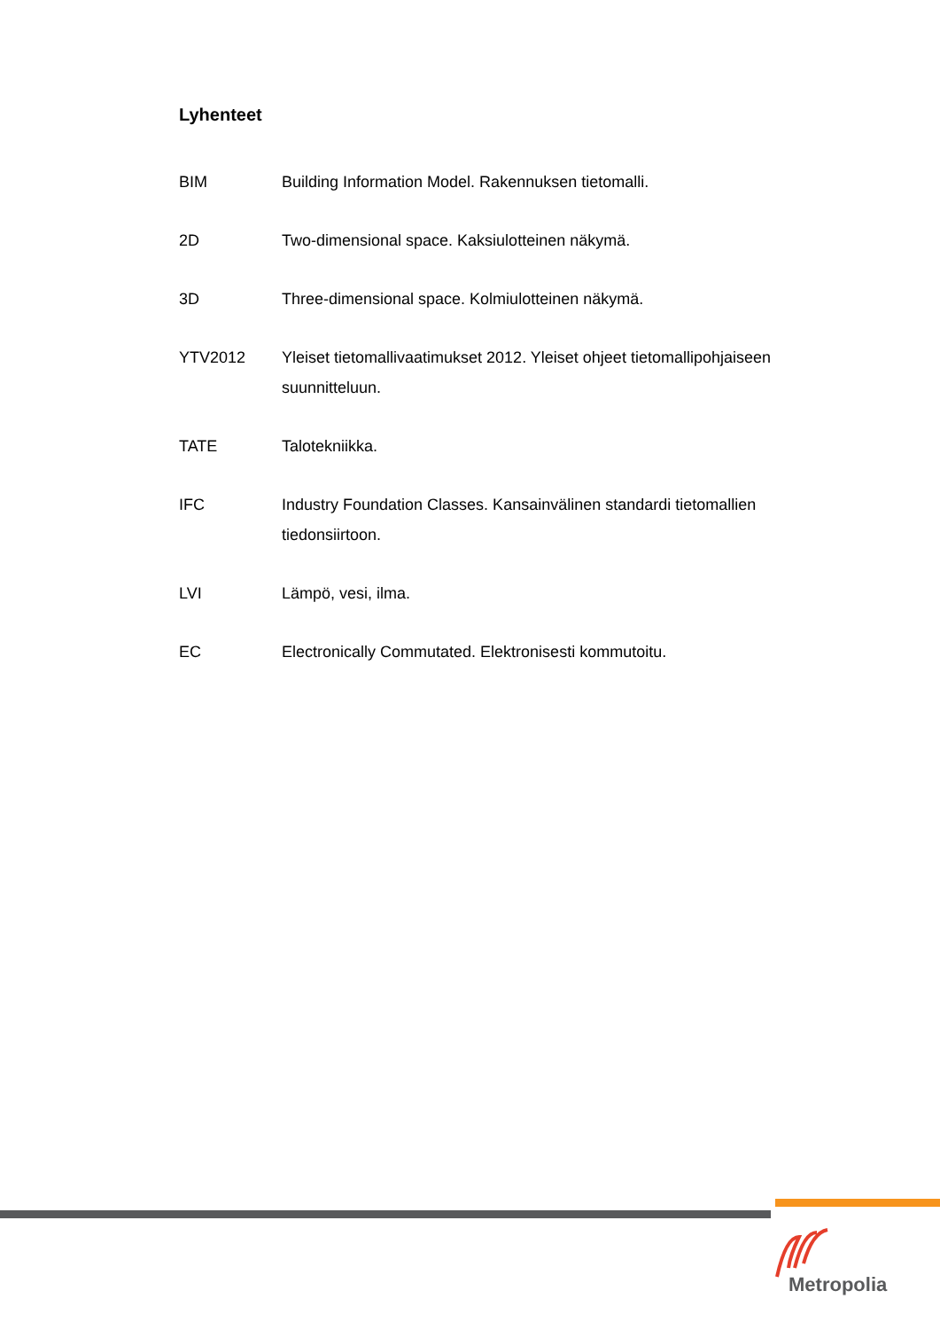Lyhenteet
BIM Building Information Model. Rakennuksen tietomalli.
2D Two-dimensional space. Kaksiulotteinen näkymä.
3D Three-dimensional space. Kolmiulotteinen näkymä.
YTV2012 Yleiset tietomallivaatimukset 2012. Yleiset ohjeet tietomallipohjaiseen suunnitteluun.
TATE Talotekniikka.
IFC Industry Foundation Classes. Kansainvälinen standardi tietomallien tiedonsiirtoon.
LVI Lämpö, vesi, ilma.
EC Electronically Commutated. Elektronisesti kommutoitu.
Metropolia